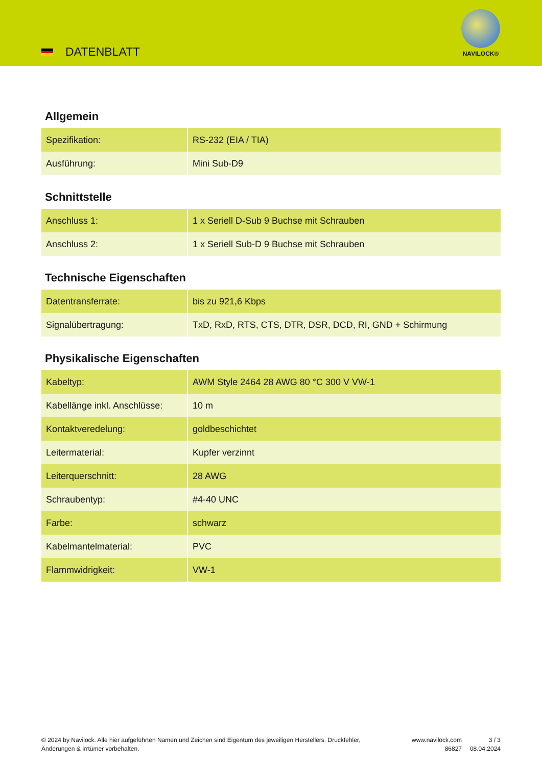DATENBLATT
NAVILOCK®
Allgemein
| Spezifikation: | RS-232 (EIA / TIA) |
| Ausführung: | Mini Sub-D9 |
Schnittstelle
| Anschluss 1: | 1 x Seriell D-Sub 9 Buchse mit Schrauben |
| Anschluss 2: | 1 x Seriell Sub-D 9 Buchse mit Schrauben |
Technische Eigenschaften
| Datentransferrate: | bis zu 921,6 Kbps |
| Signalübertragung: | TxD, RxD, RTS, CTS, DTR, DSR, DCD, RI, GND + Schirmung |
Physikalische Eigenschaften
| Kabeltyp: | AWM Style 2464 28 AWG 80 °C 300 V VW-1 |
| Kabellänge inkl. Anschlüsse: | 10 m |
| Kontaktveredelung: | goldbeschichtet |
| Leitermaterial: | Kupfer verzinnt |
| Leiterquerschnitt: | 28 AWG |
| Schraubentyp: | #4-40 UNC |
| Farbe: | schwarz |
| Kabelmantelmaterial: | PVC |
| Flammwidrigkeit: | VW-1 |
© 2024 by Navilock. Alle hier aufgeführten Namen und Zeichen sind Eigentum des jeweiligen Herstellers. Druckfehler, Änderungen & Irrtümer vorbehalten.
www.navilock.com
86827
3 / 3
08.04.2024